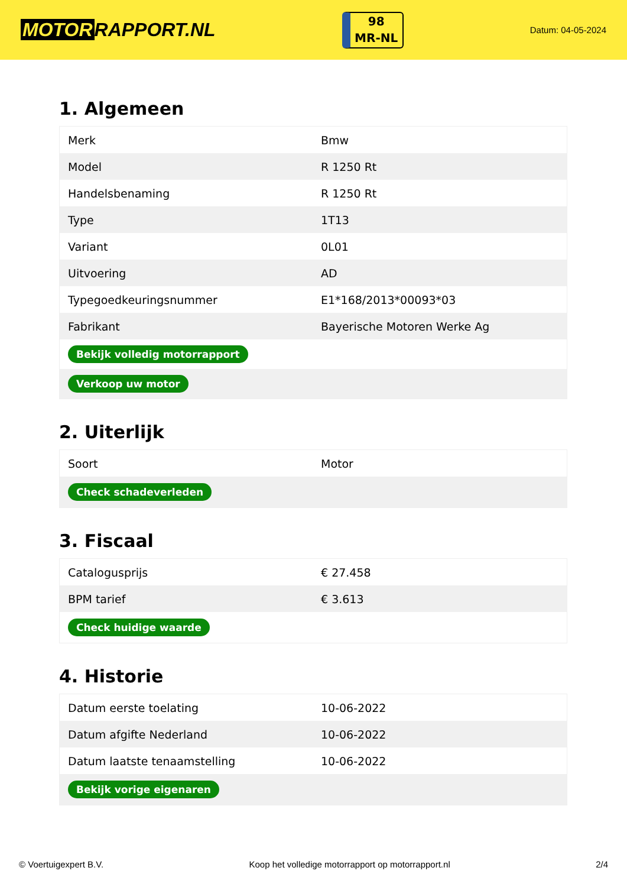MOTOR RAPPORT.NL
98
MR-NL
Datum: 04-05-2024
1. Algemeen
| Merk | Bmw |
| Model | R 1250 Rt |
| Handelsbenaming | R 1250 Rt |
| Type | 1T13 |
| Variant | 0L01 |
| Uitvoering | AD |
| Typegoedkeuringsnummer | E1*168/2013*00093*03 |
| Fabrikant | Bayerische Motoren Werke Ag |
| Bekijk volledig motorrapport | |
| Verkoop uw motor | |
2. Uiterlijk
| Soort | Motor |
| Check schadeverleden | |
3. Fiscaal
| Catalogusprijs | € 27.458 |
| BPM tarief | € 3.613 |
| Check huidige waarde | |
4. Historie
| Datum eerste toelating | 10-06-2022 |
| Datum afgifte Nederland | 10-06-2022 |
| Datum laatste tenaamstelling | 10-06-2022 |
| Bekijk vorige eigenaren | |
© Voertuigexpert B.V. Koop het volledige motorrapport op motorrapport.nl 2/4